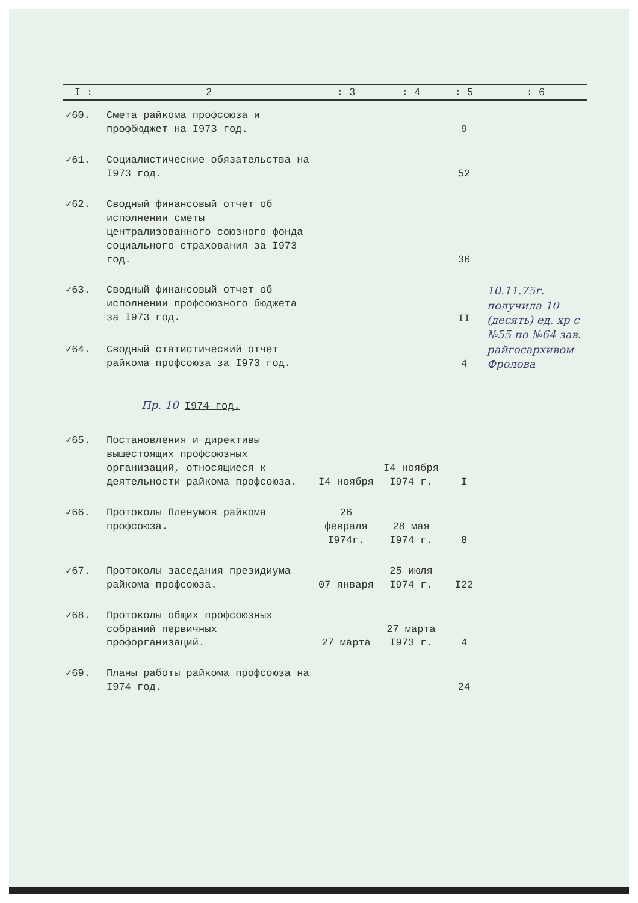| I : | 2 | : 3 | : 4 | : 5 | : 6 |
| --- | --- | --- | --- | --- | --- |
| ✓60. | Смета райкома профсоюза и профбюджет на I973 год. | | | 9 | |
| ✓61. | Социалистические обязательства на I973 год. | | | 52 | |
| ✓62. | Сводный финансовый отчет об исполнении сметы централизованного союзного фонда социального страхования за I973 год. | | | 36 | |
| ✓63. | Сводный финансовый отчет об исполнении профсоюзного бюджета за I973 год. | | | II | 10.11.75г. получила 10 (десять) ед. хр с №55 по №64 зав. райгосархивом Фролова |
| ✓64. | Сводный статистический отчет райкома профсоюза за I973 год. | | | 4 | |
| Пр. 10 I974 год. | | | | | |
| ✓65. | Постановления и директивы вышестоящих профсоюзных организаций, относящиеся к деятельности райкома профсоюза. | I4 ноября | I4 ноября I974 г. | I | |
| ✓66. | Протоколы Пленумов райкома профсоюза. | 26 февраля I974г. | 28 мая I974 г. | 8 | |
| ✓67. | Протоколы заседания президиума райкома профсоюза. | 07 января | 25 июля I974 г. | I22 | |
| ✓68. | Протоколы общих профсоюзных собраний первичных профорганизаций. | 27 марта | 27 марта I973 г. | 4 | |
| ✓69. | Планы работы райкома профсоюза на I974 год. | | | 24 | |